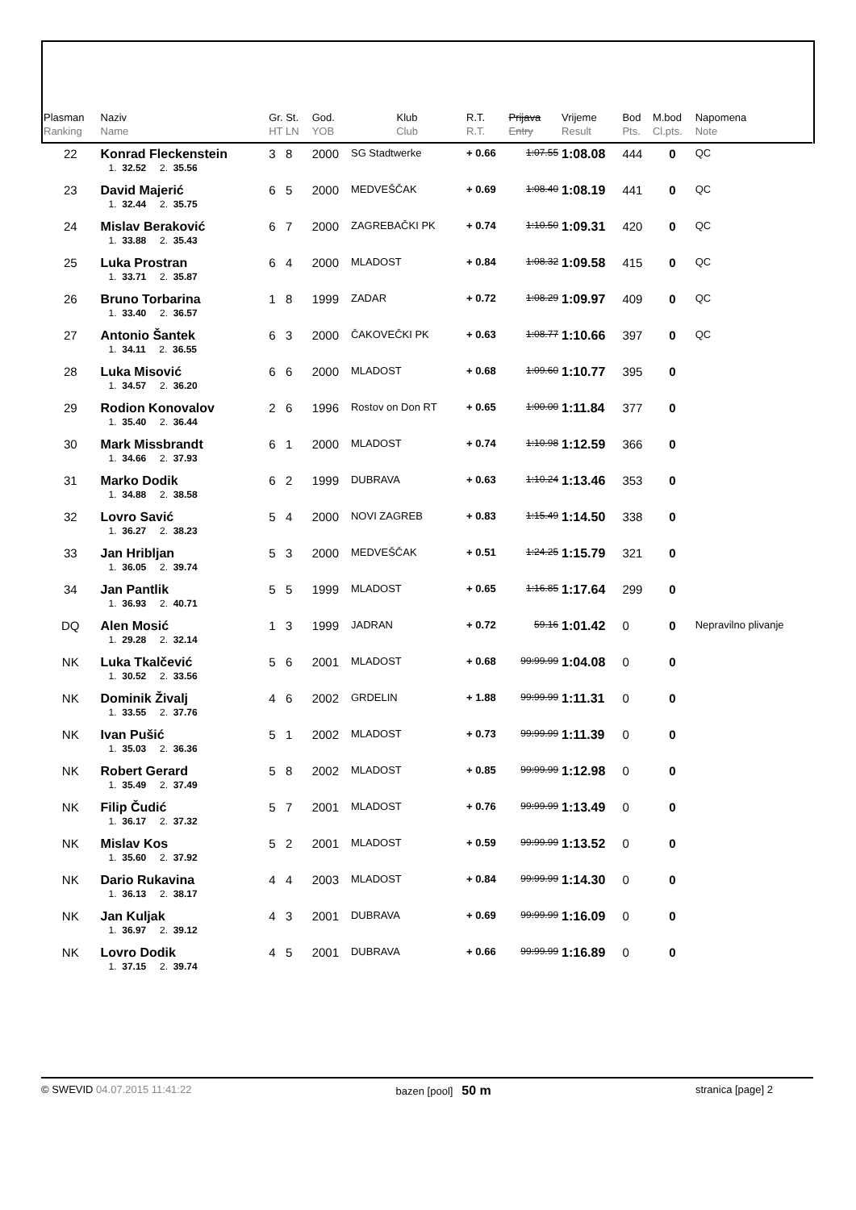| Plasman Ranking | Naziv Name | Gr. St. HT LN | God. YOB | Klub Club | R.T. R.T. | Prijava Entry | Vrijeme Result | Bod Pts. | M.bod Cl.pts. | Napomena Note |
| --- | --- | --- | --- | --- | --- | --- | --- | --- | --- | --- |
| 22 | Konrad Fleckenstein | 3 8 | 2000 | SG Stadtwerke | + 0.66 | 1:07.55 | 1:08.08 | 444 | 0 | QC |
| | 1. 32.52 2. 35.56 | | | | | | | | | |
| 23 | David Majerić | 6 5 | 2000 | MEDVEŠČAK | + 0.69 | 1:08.40 | 1:08.19 | 441 | 0 | QC |
| | 1. 32.44 2. 35.75 | | | | | | | | | |
| 24 | Mislav Beraković | 6 7 | 2000 | ZAGREBAČKI PK | + 0.74 | 1:10.50 | 1:09.31 | 420 | 0 | QC |
| | 1. 33.88 2. 35.43 | | | | | | | | | |
| 25 | Luka Prostran | 6 4 | 2000 | MLADOST | + 0.84 | 1:08.32 | 1:09.58 | 415 | 0 | QC |
| | 1. 33.71 2. 35.87 | | | | | | | | | |
| 26 | Bruno Torbarina | 1 8 | 1999 | ZADAR | + 0.72 | 1:08.29 | 1:09.97 | 409 | 0 | QC |
| | 1. 33.40 2. 36.57 | | | | | | | | | |
| 27 | Antonio Šantek | 6 3 | 2000 | ČAKOVEČKI PK | + 0.63 | 1:08.77 | 1:10.66 | 397 | 0 | QC |
| | 1. 34.11 2. 36.55 | | | | | | | | | |
| 28 | Luka Misović | 6 6 | 2000 | MLADOST | + 0.68 | 1:09.60 | 1:10.77 | 395 | 0 | |
| | 1. 34.57 2. 36.20 | | | | | | | | | |
| 29 | Rodion Konovalov | 2 6 | 1996 | Rostov on Don RT | + 0.65 | 1:00.00 | 1:11.84 | 377 | 0 | |
| | 1. 35.40 2. 36.44 | | | | | | | | | |
| 30 | Mark Missbrandt | 6 1 | 2000 | MLADOST | + 0.74 | 1:10.98 | 1:12.59 | 366 | 0 | |
| | 1. 34.66 2. 37.93 | | | | | | | | | |
| 31 | Marko Dodik | 6 2 | 1999 | DUBRAVA | + 0.63 | 1:10.24 | 1:13.46 | 353 | 0 | |
| | 1. 34.88 2. 38.58 | | | | | | | | | |
| 32 | Lovro Savić | 5 4 | 2000 | NOVI ZAGREB | + 0.83 | 1:15.49 | 1:14.50 | 338 | 0 | |
| | 1. 36.27 2. 38.23 | | | | | | | | | |
| 33 | Jan Hribljan | 5 3 | 2000 | MEDVEŠČAK | + 0.51 | 1:24.25 | 1:15.79 | 321 | 0 | |
| | 1. 36.05 2. 39.74 | | | | | | | | | |
| 34 | Jan Pantlik | 5 5 | 1999 | MLADOST | + 0.65 | 1:16.85 | 1:17.64 | 299 | 0 | |
| | 1. 36.93 2. 40.71 | | | | | | | | | |
| DQ | Alen Mosić | 1 3 | 1999 | JADRAN | + 0.72 | 59.16 | 1:01.42 | 0 | 0 | Nepravilno plivanje |
| | 1. 29.28 2. 32.14 | | | | | | | | | |
| NK | Luka Tkalčević | 5 6 | 2001 | MLADOST | + 0.68 | 99:99.99 | 1:04.08 | 0 | 0 | |
| | 1. 30.52 2. 33.56 | | | | | | | | | |
| NK | Dominik Živalj | 4 6 | 2002 | GRDELIN | + 1.88 | 99:99.99 | 1:11.31 | 0 | 0 | |
| | 1. 33.55 2. 37.76 | | | | | | | | | |
| NK | Ivan Pušić | 5 1 | 2002 | MLADOST | + 0.73 | 99:99.99 | 1:11.39 | 0 | 0 | |
| | 1. 35.03 2. 36.36 | | | | | | | | | |
| NK | Robert Gerard | 5 8 | 2002 | MLADOST | + 0.85 | 99:99.99 | 1:12.98 | 0 | 0 | |
| | 1. 35.49 2. 37.49 | | | | | | | | | |
| NK | Filip Čudić | 5 7 | 2001 | MLADOST | + 0.76 | 99:99.99 | 1:13.49 | 0 | 0 | |
| | 1. 36.17 2. 37.32 | | | | | | | | | |
| NK | Mislav Kos | 5 2 | 2001 | MLADOST | + 0.59 | 99:99.99 | 1:13.52 | 0 | 0 | |
| | 1. 35.60 2. 37.92 | | | | | | | | | |
| NK | Dario Rukavina | 4 4 | 2003 | MLADOST | + 0.84 | 99:99.99 | 1:14.30 | 0 | 0 | |
| | 1. 36.13 2. 38.17 | | | | | | | | | |
| NK | Jan Kuljak | 4 3 | 2001 | DUBRAVA | + 0.69 | 99:99.99 | 1:16.09 | 0 | 0 | |
| | 1. 36.97 2. 39.12 | | | | | | | | | |
| NK | Lovro Dodik | 4 5 | 2001 | DUBRAVA | + 0.66 | 99:99.99 | 1:16.89 | 0 | 0 | |
| | 1. 37.15 2. 39.74 | | | | | | | | | |
© SWEVID 04.07.2015 11:41:22 bazen [pool] 50 m stranica [page] 2